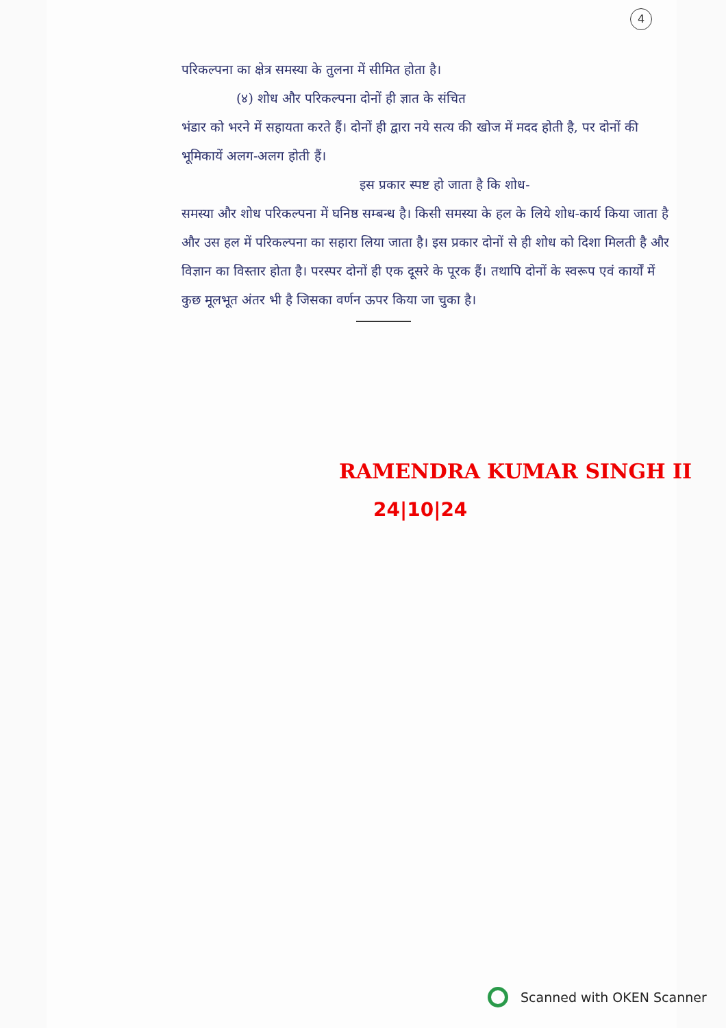4
परिकल्पना का क्षेत्र समस्या के तुलना में सीमित होता है।
(४) शोध और परिकल्पना दोनों ही ज्ञात के संचित
भंडार को भरने में सहायता करते हैं। दोनों ही द्वारा नये सत्य की खोज में मदद होती है, पर दोनों की भूमिकायें अलग-अलग होती हैं।
इस प्रकार स्पष्ट हो जाता है कि शोध-
समस्या और शोध परिकल्पना में घनिष्ठ सम्बन्ध है। किसी समस्या के हल के लिये शोध-कार्य किया जाता है और उस हल में परिकल्पना का सहारा लिया जाता है। इस प्रकार दोनों से ही शोध को दिशा मिलती है और विज्ञान का विस्तार होता है। परस्पर दोनों ही एक दूसरे के पूरक हैं। तथापि दोनों के स्वरूप एवं कार्यों में कुछ मूलभूत अंतर भी है जिसका वर्णन ऊपर किया जा चुका है।
RAMENDRA KUMAR SINGH II
24|10|24
Scanned with OKEN Scanner